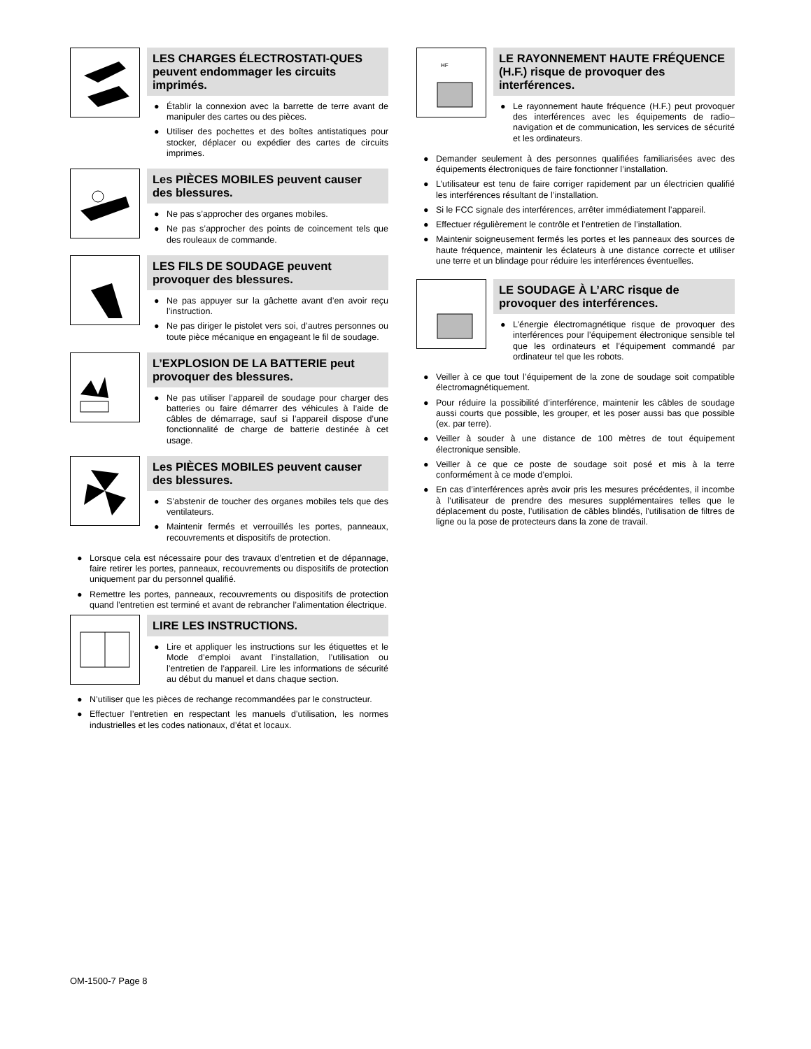LES CHARGES ÉLECTROSTATI-QUES peuvent endommager les circuits imprimés.
● Établir la connexion avec la barrette de terre avant de manipuler des cartes ou des pièces.
● Utiliser des pochettes et des boîtes antistatiques pour stocker, déplacer ou expédier des cartes de circuits imprimes.
Les PIÈCES MOBILES peuvent causer des blessures.
● Ne pas s’approcher des organes mobiles.
● Ne pas s’approcher des points de coincement tels que des rouleaux de commande.
LES FILS DE SOUDAGE peuvent provoquer des blessures.
● Ne pas appuyer sur la gâchette avant d’en avoir reçu l’instruction.
● Ne pas diriger le pistolet vers soi, d’autres personnes ou toute pièce mécanique en engageant le fil de soudage.
L’EXPLOSION DE LA BATTERIE peut provoquer des blessures.
● Ne pas utiliser l’appareil de soudage pour charger des batteries ou faire démarrer des véhicules à l’aide de câbles de démarrage, sauf si l’appareil dispose d’une fonctionnalité de charge de batterie destinée à cet usage.
Les PIÈCES MOBILES peuvent causer des blessures.
● S’abstenir de toucher des organes mobiles tels que des ventilateurs.
● Maintenir fermés et verrouillés les portes, panneaux, recouvrements et dispositifs de protection.
● Lorsque cela est nécessaire pour des travaux d’entretien et de dépannage, faire retirer les portes, panneaux, recouvrements ou dispositifs de protection uniquement par du personnel qualifié.
● Remettre les portes, panneaux, recouvrements ou dispositifs de protection quand l’entretien est terminé et avant de rebrancher l’alimentation électrique.
LIRE LES INSTRUCTIONS.
● Lire et appliquer les instructions sur les étiquettes et le Mode d’emploi avant l’installation, l’utilisation ou l’entretien de l’appareil. Lire les informations de sécurité au début du manuel et dans chaque section.
● N’utiliser que les pièces de rechange recommandées par le constructeur.
● Effectuer l’entretien en respectant les manuels d’utilisation, les normes industrielles et les codes nationaux, d’état et locaux.
HF
LE RAYONNEMENT HAUTE FRÉQUENCE (H.F.) risque de provoquer des interférences.
● Le rayonnement haute fréquence (H.F.) peut provoquer des interférences avec les équipements de radio–navigation et de communication, les services de sécurité et les ordinateurs.
● Demander seulement à des personnes qualifiées familiarisées avec des équipements électroniques de faire fonctionner l’installation.
● L’utilisateur est tenu de faire corriger rapidement par un électricien qualifié les interférences résultant de l’installation.
● Si le FCC signale des interférences, arrêter immédiatement l’appareil.
● Effectuer régulièrement le contrôle et l’entretien de l’installation.
● Maintenir soigneusement fermés les portes et les panneaux des sources de haute fréquence, maintenir les éclateurs à une distance correcte et utiliser une terre et un blindage pour réduire les interférences éventuelles.
LE SOUDAGE À L’ARC risque de provoquer des interférences.
● L’énergie électromagnétique risque de provoquer des interférences pour l’équipement électronique sensible tel que les ordinateurs et l’équipement commandé par ordinateur tel que les robots.
● Veiller à ce que tout l’équipement de la zone de soudage soit compatible électromagnétiquement.
● Pour réduire la possibilité d’interférence, maintenir les câbles de soudage aussi courts que possible, les grouper, et les poser aussi bas que possible (ex. par terre).
● Veiller à souder à une distance de 100 mètres de tout équipement électronique sensible.
● Veiller à ce que ce poste de soudage soit posé et mis à la terre conformément à ce mode d’emploi.
● En cas d’interférences après avoir pris les mesures précédentes, il incombe à l’utilisateur de prendre des mesures supplémentaires telles que le déplacement du poste, l’utilisation de câbles blindés, l’utilisation de filtres de ligne ou la pose de protecteurs dans la zone de travail.
OM-1500-7 Page 8